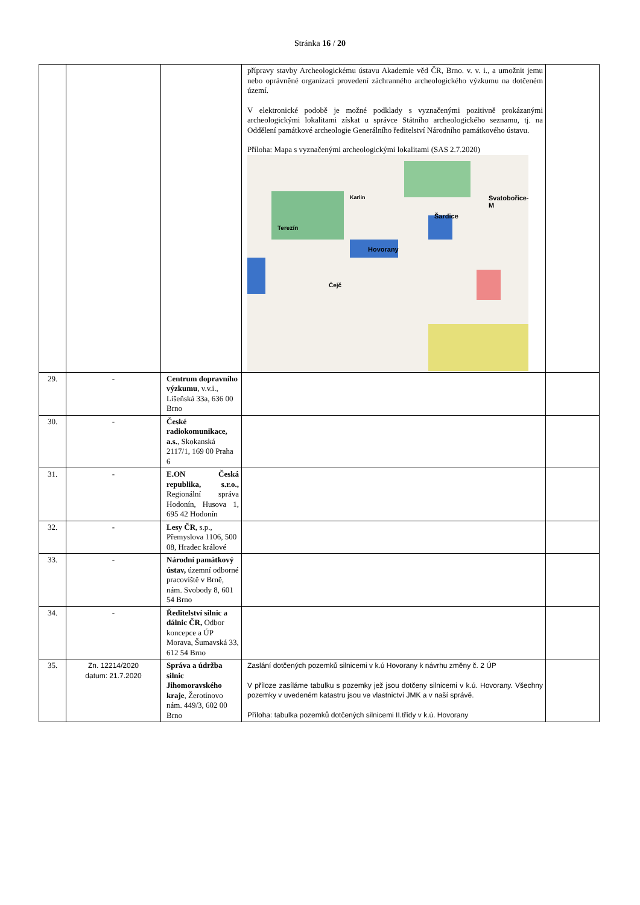Stránka 16 / 20
| | | | přípravy stavby Archeologickému ústavu Akademie věd ČR, Brno. v. v. i., a umožnit jemu nebo oprávněné organizaci provedení záchranného archeologického výzkumu na dotčeném území. V elektronické podobě je možné podklady s vyznačenými pozitivně prokázanými archeologickými lokalitami získat u správce Státního archeologického seznamu, tj. na Oddělení památkové archeologie Generálního ředitelství Národního památkového ústavu. Příloha: Mapa s vyznačenými archeologickými lokalitami (SAS 2.7.2020) Hovorany Šardice Svatobořice-M Terezín Čejč Karlín | |
| 29. | - | Centrum dopravního výzkumu , v.v.i., Líšeňská 33a, 636 00 Brno | | |
| 30. | - | České radiokomunikace, a.s. , Skokanská 2117/1, 169 00 Praha 6 | | |
| 31. | - | E.ON Česká republika, s.r.o., Regionální správa Hodonín, Husova 1, 695 42 Hodonín | | |
| 32. | - | Lesy ČR , s.p., Přemyslova 1106, 500 08, Hradec králové | | |
| 33. | - | Národní památkový ústav, územní odborné pracoviště v Brně, nám. Svobody 8, 601 54 Brno | | |
| 34. | - | Ředitelství silnic a dálnic ČR, Odbor koncepce a ÚP Morava, Šumavská 33, 612 54 Brno | | |
| 35. | Zn. 12214/2020 datum: 21.7.2020 | Správa a údržba silnic Jihomoravského kraje , Žerotínovo nám. 449/3, 602 00 Brno | Zaslání dotčených pozemků silnicemi v k.ú Hovorany k návrhu změny č. 2 ÚP V příloze zasíláme tabulku s pozemky jež jsou dotčeny silnicemi v k.ú. Hovorany. Všechny pozemky v uvedeném katastru jsou ve vlastnictví JMK a v naší správě. Příloha: tabulka pozemků dotčených silnicemi II.třídy v k.ú. Hovorany | |